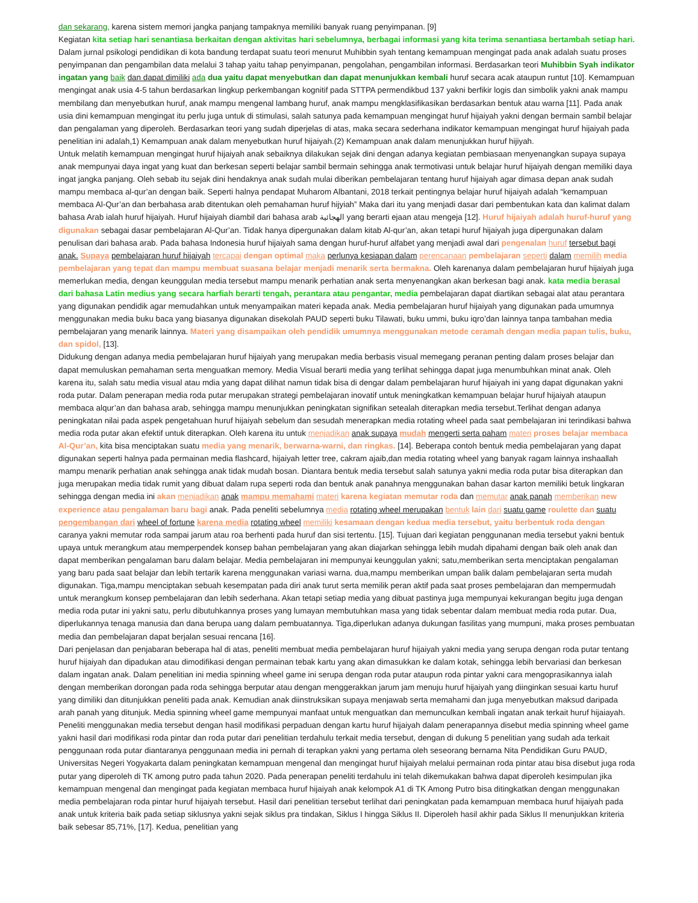dan sekarang, karena sistem memori jangka panjang tampaknya memiliki banyak ruang penyimpanan. [9]
Kegiatan kita setiap hari senantiasa berkaitan dengan aktivitas hari sebelumnya, berbagai informasi yang kita terima senantiasa bertambah setiap hari. Dalam jurnal psikologi pendidikan di kota bandung terdapat suatu teori menurut Muhibbin syah tentang kemampuan mengingat pada anak adalah suatu proses penyimpanan dan pengambilan data melalui 3 tahap yaitu tahap penyimpanan, pengolahan, pengambilan informasi. Berdasarkan teori Muhibbin Syah indikator ingatan yang baik dan dapat dimiliki ada dua yaitu dapat menyebutkan dan dapat menunjukkan kembali huruf secara acak ataupun runtut [10]. Kemampuan mengingat anak usia 4-5 tahun berdasarkan lingkup perkembangan kognitif pada STTPA permendikbud 137 yakni berfikir logis dan simbolik yakni anak mampu membilang dan menyebutkan huruf, anak mampu mengenal lambang huruf, anak mampu mengklasifikasikan berdasarkan bentuk atau warna [11]. Pada anak usia dini kemampuan mengingat itu perlu juga untuk di stimulasi, salah satunya pada kemampuan mengingat huruf hijaiyah yakni dengan bermain sambil belajar dan pengalaman yang diperoleh. Berdasarkan teori yang sudah diperjelas di atas, maka secara sederhana indikator kemampuan mengingat huruf hijaiyah pada penelitian ini adalah,1) Kemampuan anak dalam menyebutkan huruf hijaiyah.(2) Kemampuan anak dalam menunjukkan huruf hijiyah.
Untuk melatih kemampuan mengingat huruf hijaiyah anak sebaiknya dilakukan sejak dini dengan adanya kegiatan pembiasaan menyenangkan supaya supaya anak mempunyai daya ingat yang kuat dan berkesan seperti belajar sambil bermain sehingga anak termotivasi untuk belajar huruf hijaiyah dengan memiliki daya ingat jangka panjang. Oleh sebab itu sejak dini hendaknya anak sudah mulai diberikan pembelajaran tentang huruf hijaiyah agar dimasa depan anak sudah mampu membaca al-qur’an dengan baik. Seperti halnya pendapat Muharom Albantani, 2018 terkait pentingnya belajar huruf hijaiyah adalah “kemampuan membaca Al-Qur’an dan berbahasa arab ditentukan oleh pemahaman huruf hijyiah” Maka dari itu yang menjadi dasar dari pembentukan kata dan kalimat dalam bahasa Arab ialah huruf hijaiyah. Huruf hijaiyah diambil dari bahasa arab الهجائية yang berarti ejaan atau mengeja [12]. Huruf hijaiyah adalah huruf-huruf yang digunakan sebagai dasar pembelajaran Al-Qur’an. Tidak hanya dipergunakan dalam kitab Al-qur’an, akan tetapi huruf hijaiyah juga dipergunakan dalam penulisan dari bahasa arab. Pada bahasa Indonesia huruf hijaiyah sama dengan huruf-huruf alfabet yang menjadi awal dari pengenalan huruf tersebut bagi anak. Supaya pembelajaran huruf hijaiyah tercapai dengan optimal maka perlunya kesiapan dalam perencanaan pembelajaran seperti dalam memilih media pembelajaran yang tepat dan mampu membuat suasana belajar menjadi menarik serta bermakna. Oleh karenanya dalam pembelajaran huruf hijaiyah juga memerlukan media, dengan keunggulan media tersebut mampu menarik perhatian anak serta menyenangkan akan berkesan bagi anak. kata media berasal dari bahasa Latin medius yang secara harfiah berarti tengah, perantara atau pengantar, media pembelajaran dapat diartikan sebagai alat atau perantara yang digunakan pendidik agar memudahkan untuk menyampaikan materi kepada anak. Media pembelajaran huruf hijaiyah yang digunakan pada umumnya menggunakan media buku baca yang biasanya digunakan disekolah PAUD seperti buku Tilawati, buku ummi, buku iqro’dan lainnya tanpa tambahan media pembelajaran yang menarik lainnya. Materi yang disampaikan oleh pendidik umumnya menggunakan metode ceramah dengan media papan tulis, buku, dan spidol, [13].
Didukung dengan adanya media pembelajaran huruf hijaiyah yang merupakan media berbasis visual memegang peranan penting dalam proses belajar dan dapat memuluskan pemahaman serta menguatkan memory. Media Visual berarti media yang terlihat sehingga dapat juga menumbuhkan minat anak. Oleh karena itu, salah satu media visual atau mdia yang dapat dilihat namun tidak bisa di dengar dalam pembelajaran huruf hijaiyah ini yang dapat digunakan yakni roda putar. Dalam penerapan media roda putar merupakan strategi pembelajaran inovatif untuk meningkatkan kemampuan belajar huruf hijaiyah ataupun membaca alqur’an dan bahasa arab, sehingga mampu menunjukkan peningkatan signifikan setealah diterapkan media tersebut.Terlihat dengan adanya peningkatan nilai pada aspek pengetahuan huruf hijaiyah sebelum dan sesudah menerapkan media rotating wheel pada saat pembelajaran ini terindikasi bahwa media roda putar akan efektif untuk diterapkan. Oleh karena itu untuk menjadikan anak supaya mudah mengerti serta paham materi proses belajar membaca Al-Qur’an, kita bisa menciptakan suatu media yang menarik, berwarna-warni, dan ringkas. [14]. Beberapa contoh bentuk media pembelajaran yang dapat digunakan seperti halnya pada permainan media flashcard, hijaiyah letter tree, cakram ajaib,dan media rotating wheel yang banyak ragam lainnya inshaallah mampu menarik perhatian anak sehingga anak tidak mudah bosan. Diantara bentuk media tersebut salah satunya yakni media roda putar bisa diterapkan dan juga merupakan media tidak rumit yang dibuat dalam rupa seperti roda dan bentuk anak panahnya menggunakan bahan dasar karton memiliki betuk lingkaran sehingga dengan media ini akan menjadikan anak mampu memahami materi karena kegiatan memutar roda dan memutar anak panah memberikan new experience atau pengalaman baru bagi anak. Pada peneliti sebelumnya media rotating wheel merupakan bentuk lain dari suatu game roulette dan suatu pengembangan dari wheel of fortune karena media rotating wheel memiliki kesamaan dengan kedua media tersebut, yaitu berbentuk roda dengan caranya yakni memutar roda sampai jarum atau roa berhenti pada huruf dan sisi tertentu. [15]. Tujuan dari kegiatan penggunanan media tersebut yakni bentuk upaya untuk merangkum atau memperpendek konsep bahan pembelajaran yang akan diajarkan sehingga lebih mudah dipahami dengan baik oleh anak dan dapat memberikan pengalaman baru dalam belajar. Media pembelajaran ini mempunyai keunggulan yakni; satu,memberikan serta menciptakan pengalaman yang baru pada saat belajar dan lebih tertarik karena menggunakan variasi warna. dua,mampu memberikan umpan balik dalam pembelajaran serta mudah digunakan. Tiga,mampu menciptakan sebuah kesempatan pada diri anak turut serta memilik peran aktif pada saat proses pembelajaran dan mempermudah untuk merangkum konsep pembelajaran dan lebih sederhana. Akan tetapi setiap media yang dibuat pastinya juga mempunyai kekurangan begitu juga dengan media roda putar ini yakni satu, perlu dibutuhkannya proses yang lumayan membutuhkan masa yang tidak sebentar dalam membuat media roda putar. Dua, diperlukannya tenaga manusia dan dana berupa uang dalam pembuatannya. Tiga,diperlukan adanya dukungan fasilitas yang mumpuni, maka proses pembuatan media dan pembelajaran dapat berjalan sesuai rencana [16].
Dari penjelasan dan penjabaran beberapa hal di atas, peneliti membuat media pembelajaran huruf hijaiyah yakni media yang serupa dengan roda putar tentang huruf hijaiyah dan dipadukan atau dimodifikasi dengan permainan tebak kartu yang akan dimasukkan ke dalam kotak, sehingga lebih bervariasi dan berkesan dalam ingatan anak. Dalam penelitian ini media spinning wheel game ini serupa dengan roda putar ataupun roda pintar yakni cara mengoprasikannya ialah dengan memberikan dorongan pada roda sehingga berputar atau dengan menggerakkan jarum jam menuju huruf hijaiyah yang diinginkan sesuai kartu huruf yang dimiliki dan ditunjukkan peneliti pada anak. Kemudian anak diinstruksikan supaya menjawab serta memahami dan juga menyebutkan maksud daripada arah panah yang ditunjuk. Media spinning wheel game mempunyai manfaat untuk menguatkan dan memunculkan kembali ingatan anak terkait huruf hijaiayah. Peneliti menggunakan media tersebut dengan hasil modifikasi perpaduan dengan kartu huruf hijaiyah dalam penerapannya disebut media spinning wheel game yakni hasil dari modifikasi roda pintar dan roda putar dari penelitian terdahulu terkait media tersebut, dengan di dukung 5 penelitian yang sudah ada terkait penggunaan roda putar diantaranya penggunaan media ini pernah di terapkan yakni yang pertama oleh seseorang bernama Nita Pendidikan Guru PAUD, Universitas Negeri Yogyakarta dalam peningkatan kemampuan mengenal dan mengingat huruf hijaiyah melalui permainan roda pintar atau bisa disebut juga roda putar yang diperoleh di TK among putro pada tahun 2020. Pada penerapan peneliti terdahulu ini telah dikemukakan bahwa dapat diperoleh kesimpulan jika kemampuan mengenal dan mengingat pada kegiatan membaca huruf hijaiyah anak kelompok A1 di TK Among Putro bisa ditingkatkan dengan menggunakan media pembelajaran roda pintar huruf hijaiyah tersebut. Hasil dari penelitian tersebut terlihat dari peningkatan pada kemampuan membaca huruf hijaiyah pada anak untuk kriteria baik pada setiap siklusnya yakni sejak siklus pra tindakan, Siklus I hingga Siklus II. Diperoleh hasil akhir pada Siklus II menunjukkan kriteria baik sebesar 85,71%, [17]. Kedua, penelitian yang